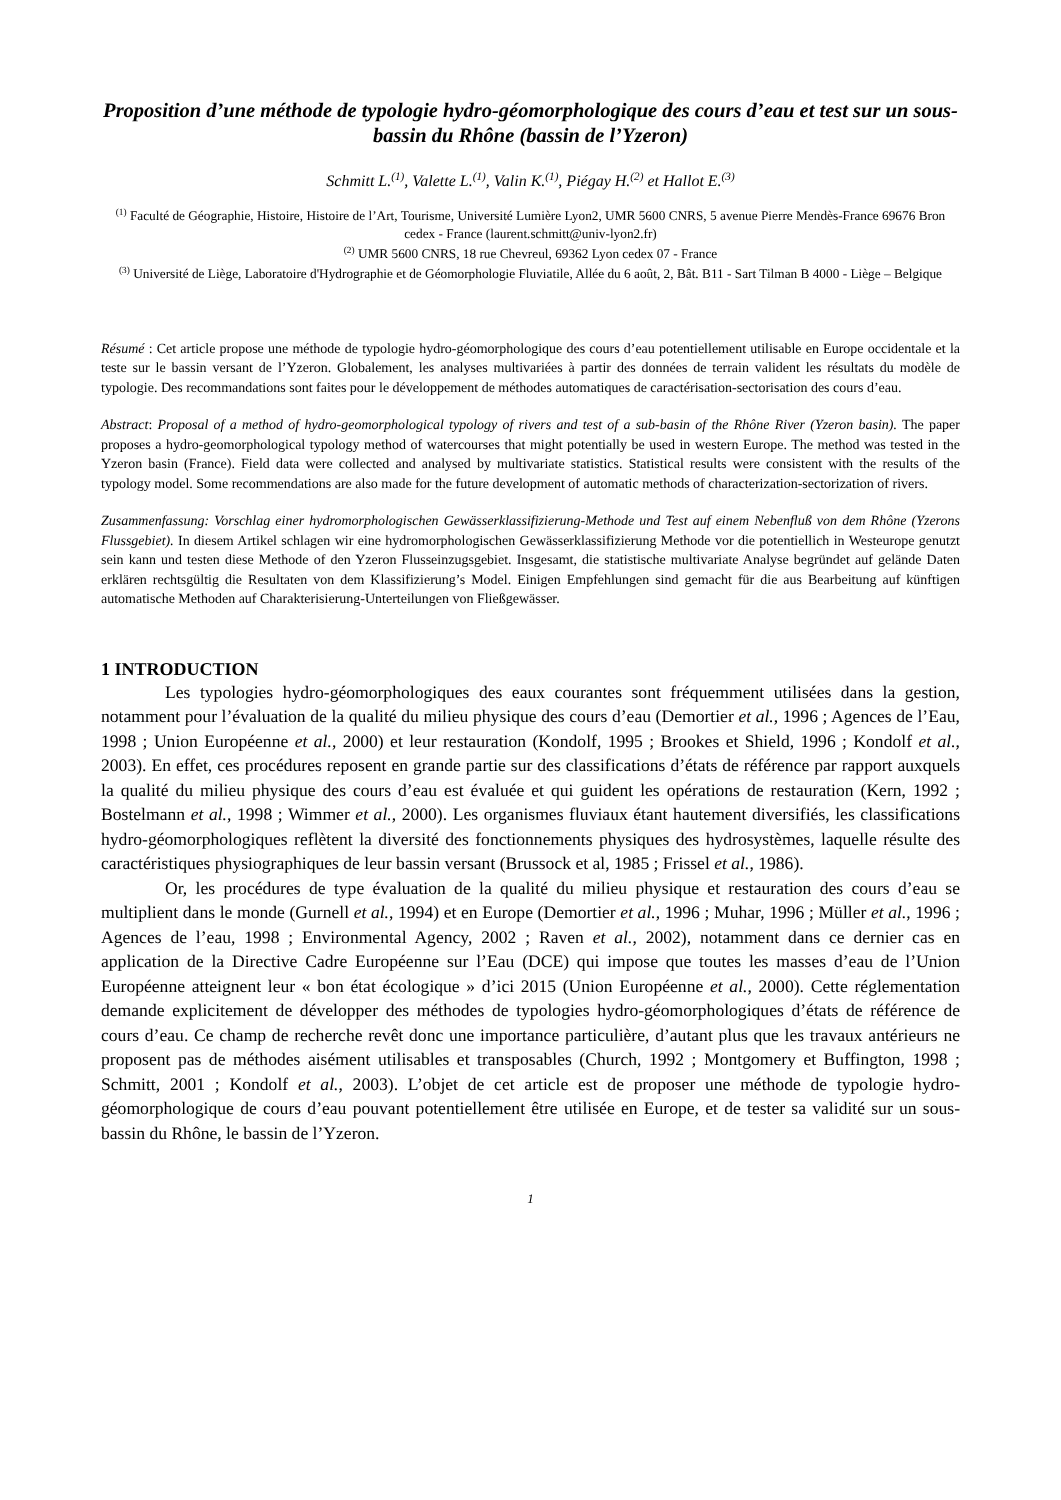Proposition d’une méthode de typologie hydro-géomorphologique des cours d’eau et test sur un sous-bassin du Rhône (bassin de l’Yzeron)
Schmitt L.<sup>(1)</sup>, Valette L.<sup>(1)</sup>, Valin K.<sup>(1)</sup>, Piégay H.<sup>(2)</sup> et Hallot E.<sup>(3)</sup>
<sup>(1)</sup> Faculté de Géographie, Histoire, Histoire de l’Art, Tourisme, Université Lumière Lyon2, UMR 5600 CNRS, 5 avenue Pierre Mendès-France 69676 Bron cedex - France (laurent.schmitt@univ-lyon2.fr)
<sup>(2)</sup> UMR 5600 CNRS, 18 rue Chevreul, 69362 Lyon cedex 07 - France
<sup>(3)</sup> Université de Liège, Laboratoire d'Hydrographie et de Géomorphologie Fluviatile, Allée du 6 août, 2, Bât. B11 - Sart Tilman B 4000 - Liège – Belgique
Résumé : Cet article propose une méthode de typologie hydro-géomorphologique des cours d’eau potentiellement utilisable en Europe occidentale et la teste sur le bassin versant de l’Yzeron. Globalement, les analyses multivariées à partir des données de terrain valident les résultats du modèle de typologie. Des recommandations sont faites pour le développement de méthodes automatiques de caractérisation-sectorisation des cours d’eau.
Abstract: Proposal of a method of hydro-geomorphological typology of rivers and test of a sub-basin of the Rhône River (Yzeron basin). The paper proposes a hydro-geomorphological typology method of watercourses that might potentially be used in western Europe. The method was tested in the Yzeron basin (France). Field data were collected and analysed by multivariate statistics. Statistical results were consistent with the results of the typology model. Some recommendations are also made for the future development of automatic methods of characterization-sectorization of rivers.
Zusammenfassung: Vorschlag einer hydromorphologischen Gewässerklassifizierung-Methode und Test auf einem Nebenfluß von dem Rhône (Yzerons Flussgebiet). In diesem Artikel schlagen wir eine hydromorphologischen Gewässerklassifizierung Methode vor die potentiellich in Westeurope genutzt sein kann und testen diese Methode of den Yzeron Flusseinzugsgebiet. Insgesamt, die statistische multivariate Analyse begründet auf gelände Daten erklären rechtsgültig die Resultaten von dem Klassifizierung’s Model. Einigen Empfehlungen sind gemacht für die aus Bearbeitung auf künftigen automatische Methoden auf Charakterisierung-Unterteilungen von Fließgewässer.
1 INTRODUCTION
Les typologies hydro-géomorphologiques des eaux courantes sont fréquemment utilisées dans la gestion, notamment pour l’évaluation de la qualité du milieu physique des cours d’eau (Demortier et al., 1996 ; Agences de l’Eau, 1998 ; Union Européenne et al., 2000) et leur restauration (Kondolf, 1995 ; Brookes et Shield, 1996 ; Kondolf et al., 2003). En effet, ces procédures reposent en grande partie sur des classifications d’états de référence par rapport auxquels la qualité du milieu physique des cours d’eau est évaluée et qui guident les opérations de restauration (Kern, 1992 ; Bostelmann et al., 1998 ; Wimmer et al., 2000). Les organismes fluviaux étant hautement diversifiés, les classifications hydro-géomorphologiques reflètent la diversité des fonctionnements physiques des hydrosystèmes, laquelle résulte des caractéristiques physiographiques de leur bassin versant (Brussock et al, 1985 ; Frissel et al., 1986).
Or, les procédures de type évaluation de la qualité du milieu physique et restauration des cours d’eau se multiplient dans le monde (Gurnell et al., 1994) et en Europe (Demortier et al., 1996 ; Muhar, 1996 ; Müller et al., 1996 ; Agences de l’eau, 1998 ; Environmental Agency, 2002 ; Raven et al., 2002), notamment dans ce dernier cas en application de la Directive Cadre Européenne sur l’Eau (DCE) qui impose que toutes les masses d’eau de l’Union Européenne atteignent leur « bon état écologique » d’ici 2015 (Union Européenne et al., 2000). Cette réglementation demande explicitement de développer des méthodes de typologies hydro-géomorphologiques d’états de référence de cours d’eau. Ce champ de recherche revêt donc une importance particulière, d’autant plus que les travaux antérieurs ne proposent pas de méthodes aisément utilisables et transposables (Church, 1992 ; Montgomery et Buffington, 1998 ; Schmitt, 2001 ; Kondolf et al., 2003). L’objet de cet article est de proposer une méthode de typologie hydro-géomorphologique de cours d’eau pouvant potentiellement être utilisée en Europe, et de tester sa validité sur un sous-bassin du Rhône, le bassin de l’Yzeron.
1